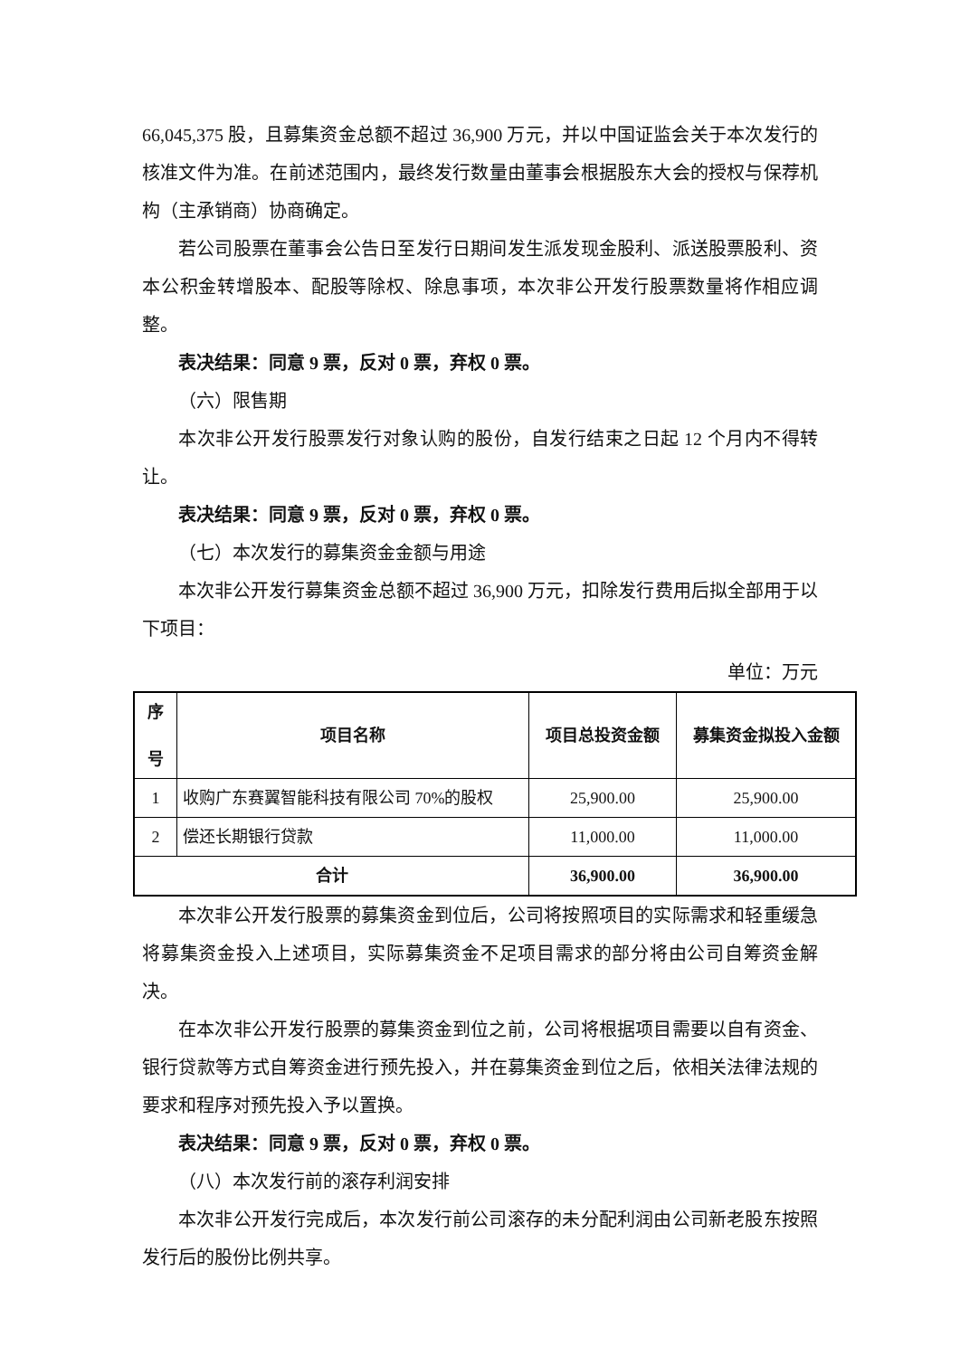66,045,375 股，且募集资金总额不超过 36,900 万元，并以中国证监会关于本次发行的核准文件为准。在前述范围内，最终发行数量由董事会根据股东大会的授权与保荐机构（主承销商）协商确定。
若公司股票在董事会公告日至发行日期间发生派发现金股利、派送股票股利、资本公积金转增股本、配股等除权、除息事项，本次非公开发行股票数量将作相应调整。
表决结果：同意 9 票，反对 0 票，弃权 0 票。
（六）限售期
本次非公开发行股票发行对象认购的股份，自发行结束之日起 12 个月内不得转让。
表决结果：同意 9 票，反对 0 票，弃权 0 票。
（七）本次发行的募集资金金额与用途
本次非公开发行募集资金总额不超过 36,900 万元，扣除发行费用后拟全部用于以下项目：
单位：万元
| 序 号 | 项目名称 | 项目总投资金额 | 募集资金拟投入金额 |
| --- | --- | --- | --- |
| 1 | 收购广东赛翼智能科技有限公司 70%的股权 | 25,900.00 | 25,900.00 |
| 2 | 偿还长期银行贷款 | 11,000.00 | 11,000.00 |
| 合计 | | 36,900.00 | 36,900.00 |
本次非公开发行股票的募集资金到位后，公司将按照项目的实际需求和轻重缓急将募集资金投入上述项目，实际募集资金不足项目需求的部分将由公司自筹资金解决。
在本次非公开发行股票的募集资金到位之前，公司将根据项目需要以自有资金、银行贷款等方式自筹资金进行预先投入，并在募集资金到位之后，依相关法律法规的要求和程序对预先投入予以置换。
表决结果：同意 9 票，反对 0 票，弃权 0 票。
（八）本次发行前的滚存利润安排
本次非公开发行完成后，本次发行前公司滚存的未分配利润由公司新老股东按照发行后的股份比例共享。